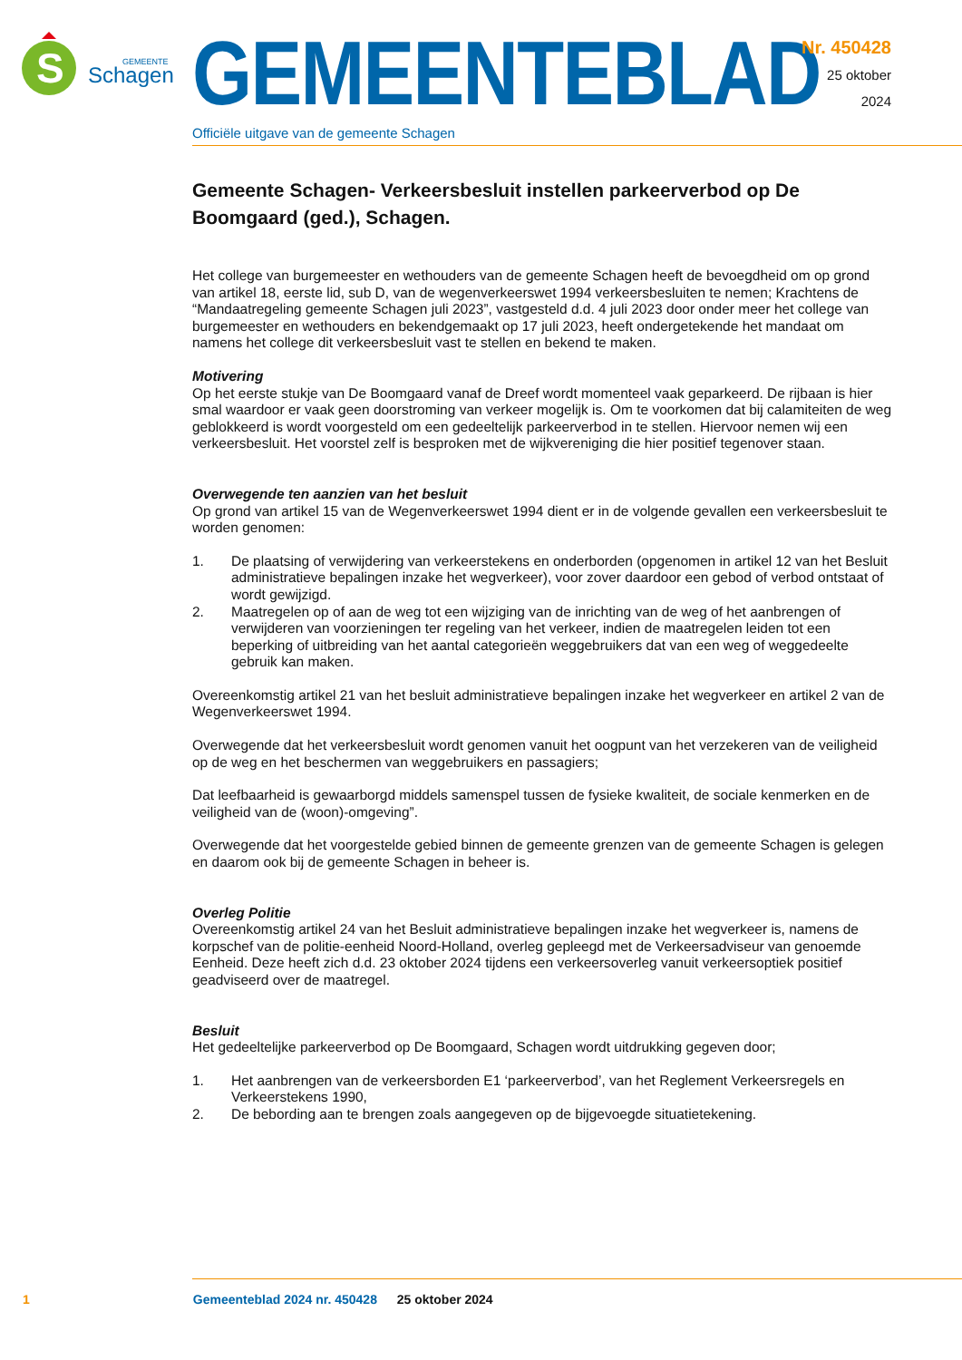S
GEMEENTE
Schagen
GEMEENTEBLAD
Officiële uitgave van de gemeente Schagen
Nr. 450428
25 oktober
2024
Gemeente Schagen- Verkeersbesluit instellen parkeerverbod op De Boomgaard (ged.), Schagen.
Het college van burgemeester en wethouders van de gemeente Schagen heeft de bevoegdheid om op grond van artikel 18, eerste lid, sub D, van de wegenverkeerswet 1994 verkeersbesluiten te nemen; Krachtens de “Mandaatregeling gemeente Schagen juli 2023”, vastgesteld d.d. 4 juli 2023 door onder meer het college van burgemeester en wethouders en bekendgemaakt op 17 juli 2023, heeft ondergetekende het mandaat om namens het college dit verkeersbesluit vast te stellen en bekend te maken.
Motivering
Op het eerste stukje van De Boomgaard vanaf de Dreef wordt momenteel vaak geparkeerd. De rijbaan is hier smal waardoor er vaak geen doorstroming van verkeer mogelijk is. Om te voorkomen dat bij calamiteiten de weg geblokkeerd is wordt voorgesteld om een gedeeltelijk parkeerverbod in te stellen. Hiervoor nemen wij een verkeersbesluit. Het voorstel zelf is besproken met de wijkvereniging die hier positief tegenover staan.
Overwegende ten aanzien van het besluit
Op grond van artikel 15 van de Wegenverkeerswet 1994 dient er in de volgende gevallen een verkeersbesluit te worden genomen:
1. De plaatsing of verwijdering van verkeerstekens en onderborden (opgenomen in artikel 12 van het Besluit administratieve bepalingen inzake het wegverkeer), voor zover daardoor een gebod of verbod ontstaat of wordt gewijzigd.
2. Maatregelen op of aan de weg tot een wijziging van de inrichting van de weg of het aanbrengen of verwijderen van voorzieningen ter regeling van het verkeer, indien de maatregelen leiden tot een beperking of uitbreiding van het aantal categorieën weggebruikers dat van een weg of weggedeelte gebruik kan maken.
Overeenkomstig artikel 21 van het besluit administratieve bepalingen inzake het wegverkeer en artikel 2 van de Wegenverkeerswet 1994.
Overwegende dat het verkeersbesluit wordt genomen vanuit het oogpunt van het verzekeren van de veiligheid op de weg en het beschermen van weggebruikers en passagiers;
Dat leefbaarheid is gewaarborgd middels samenspel tussen de fysieke kwaliteit, de sociale kenmerken en de veiligheid van de (woon)-omgeving”.
Overwegende dat het voorgestelde gebied binnen de gemeente grenzen van de gemeente Schagen is gelegen en daarom ook bij de gemeente Schagen in beheer is.
Overleg Politie
Overeenkomstig artikel 24 van het Besluit administratieve bepalingen inzake het wegverkeer is, namens de korpschef van de politie-eenheid Noord-Holland, overleg gepleegd met de Verkeersadviseur van genoemde Eenheid. Deze heeft zich d.d. 23 oktober 2024 tijdens een verkeersoverleg vanuit verkeersoptiek positief geadviseerd over de maatregel.
Besluit
Het gedeeltelijke parkeerverbod op De Boomgaard, Schagen wordt uitdrukking gegeven door;
1. Het aanbrengen van de verkeersborden E1 ‘parkeerverbod’, van het Reglement Verkeersregels en Verkeerstekens 1990,
2. De bebording aan te brengen zoals aangegeven op de bijgevoegde situatietekening.
1 Gemeenteblad 2024 nr. 450428 25 oktober 2024